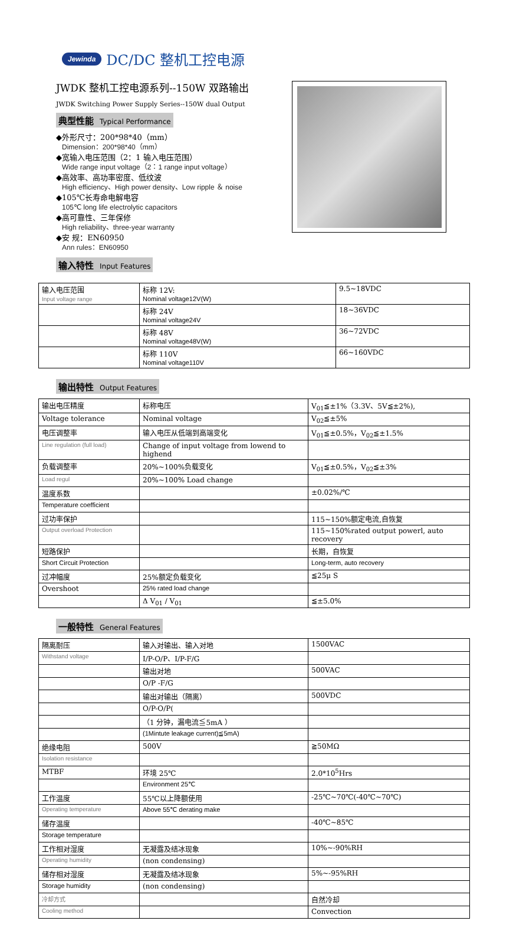Jewinda DC/DC 整机工控电源
JWDK 整机工控电源系列--150W 双路输出
JWDK Switching Power Supply Series--150W dual Output
典型性能 Typical Performance
◆外形尺寸：200*98*40（mm）
Dimension：200*98*40（mm）
◆宽输入电压范围（2：1 输入电压范围）
Wide range input voltage（2：1 range input voltage）
◆高效率、高功率密度、低纹波
High efficiency、High power density、Low ripple ＆ noise
◆105℃长寿命电解电容
105℃ long life electrolytic capacitors
◆高可靠性、三年保修
High reliability、three-year warranty
◆安 规：EN60950
Ann rules：EN60950
输入特性 Input Features
| 输入电压范围 Input voltage range | 标称 12V: Nominal voltage12V(W) | 9.5~18VDC |
| | 标称 24V Nominal voltage24V | 18~36VDC |
| | 标称 48V Nominal voltage48V(W) | 36~72VDC |
| | 标称 110V Nominal voltage110V | 66~160VDC |
输出特性 Output Features
| 输出电压精度 | 标称电压 | V<sub>01</sub>≦±1%（3.3V、5V≦±2%), |
| Voltage tolerance | Nominal voltage | V<sub>02</sub>≦±5% |
| 电压调整率 | 输入电压从低端到高端变化 | V<sub>01</sub>≦±0.5%，V<sub>02</sub>≦±1.5% |
| Line regulation (full load) | Change of input voltage from lowend to highend | |
| 负载调整率 | 20%~100%负载变化 | V<sub>01</sub>≦±0.5%，V<sub>02</sub>≦±3% |
| Load regul | 20%~100% Load change | |
| 温度系数 | | ±0.02%/℃ |
| Temperature coefficient | | |
| 过功率保护 | | 115~150%额定电流,自恢复 |
| Output overload Protection | | 115~150%rated output powerl, auto recovery |
| 短路保护 | | 长期，自恢复 |
| Short Circuit Protection | | Long-term, auto recovery |
| 过冲幅度 | 25%额定负载变化 | ≦25μ S |
| Overshoot | 25% rated load change | |
| | Δ V<sub>01</sub> / V<sub>01</sub> | ≦±5.0% |
一般特性 General Features
| 隔离耐压 | 输入对输出、输入对地 | 1500VAC |
| Withstand voltage | I/P-O/P、I/P-F/G | |
| | 输出对地 | 500VAC |
| | O/P -F/G | |
| | 输出对输出（隔离） | 500VDC |
| | O/P-O/P( | |
| | （1 分钟，漏电流≦5mA ） | |
| | (1Mintute leakage current)≦5mA) | |
| 绝缘电阻 | 500V | ≧50MΩ |
| Isolation resistance | | |
| MTBF | 环境 25℃ | 2.0*10<sup>5</sup>Hrs |
| | Environment 25℃ | |
| 工作温度 | 55℃以上降额使用 | -25℃~70℃(-40℃~70℃) |
| Operating temperature | Above 55℃ derating make | |
| 储存温度 | | -40℃~85℃ |
| Storage temperature | | |
| 工作相对湿度 | 无凝露及结冰现象 | 10%~-90%RH |
| Operating humidity | (non condensing) | |
| 储存相对湿度 | 无凝露及结冰现象 | 5%~-95%RH |
| Storage humidity | (non condensing) | |
| 冷却方式 | | 自然冷却 |
| Cooling method | | Convection |